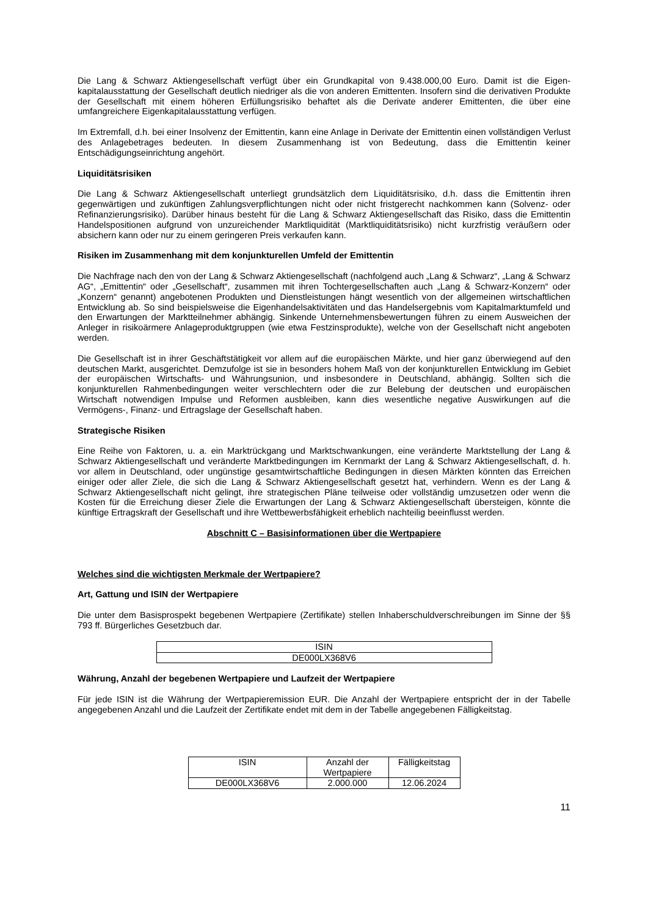Die Lang & Schwarz Aktiengesellschaft verfügt über ein Grundkapital von 9.438.000,00 Euro. Damit ist die Eigen-kapitalausstattung der Gesellschaft deutlich niedriger als die von anderen Emittenten. Insofern sind die derivativen Produkte der Gesellschaft mit einem höheren Erfüllungsrisiko behaftet als die Derivate anderer Emittenten, die über eine umfangreichere Eigenkapitalausstattung verfügen.
Im Extremfall, d.h. bei einer Insolvenz der Emittentin, kann eine Anlage in Derivate der Emittentin einen vollständigen Verlust des Anlagebetrages bedeuten. In diesem Zusammenhang ist von Bedeutung, dass die Emittentin keiner Entschädigungseinrichtung angehört.
Liquiditätsrisiken
Die Lang & Schwarz Aktiengesellschaft unterliegt grundsätzlich dem Liquiditätsrisiko, d.h. dass die Emittentin ihren gegenwärtigen und zukünftigen Zahlungsverpflichtungen nicht oder nicht fristgerecht nachkommen kann (Solvenz- oder Refinanzierungsrisiko). Darüber hinaus besteht für die Lang & Schwarz Aktiengesellschaft das Risiko, dass die Emittentin Handelspositionen aufgrund von unzureichender Marktliquidität (Marktliquiditätsrisiko) nicht kurzfristig veräußern oder absichern kann oder nur zu einem geringeren Preis verkaufen kann.
Risiken im Zusammenhang mit dem konjunkturellen Umfeld der Emittentin
Die Nachfrage nach den von der Lang & Schwarz Aktiengesellschaft (nachfolgend auch „Lang & Schwarz“, „Lang & Schwarz AG“, „Emittentin“ oder „Gesellschaft“, zusammen mit ihren Tochtergesellschaften auch „Lang & Schwarz-Konzern“ oder „Konzern“ genannt) angebotenen Produkten und Dienstleistungen hängt wesentlich von der allgemeinen wirtschaftlichen Entwicklung ab. So sind beispielsweise die Eigenhandelsaktivitäten und das Handelsergebnis vom Kapitalmarktumfeld und den Erwartungen der Marktteilnehmer abhängig. Sinkende Unternehmensbewertungen führen zu einem Ausweichen der Anleger in risikoärmere Anlageproduktgruppen (wie etwa Festzinsprodukte), welche von der Gesellschaft nicht angeboten werden.
Die Gesellschaft ist in ihrer Geschäftstätigkeit vor allem auf die europäischen Märkte, und hier ganz überwiegend auf den deutschen Markt, ausgerichtet. Demzufolge ist sie in besonders hohem Maß von der konjunkturellen Entwicklung im Gebiet der europäischen Wirtschafts- und Währungsunion, und insbesondere in Deutschland, abhängig. Sollten sich die konjunkturellen Rahmenbedingungen weiter verschlechtern oder die zur Belebung der deutschen und europäischen Wirtschaft notwendigen Impulse und Reformen ausbleiben, kann dies wesentliche negative Auswirkungen auf die Vermögens-, Finanz- und Ertragslage der Gesellschaft haben.
Strategische Risiken
Eine Reihe von Faktoren, u. a. ein Marktrückgang und Marktschwankungen, eine veränderte Marktstellung der Lang & Schwarz Aktiengesellschaft und veränderte Marktbedingungen im Kernmarkt der Lang & Schwarz Aktiengesellschaft, d. h. vor allem in Deutschland, oder ungünstige gesamtwirtschaftliche Bedingungen in diesen Märkten könnten das Erreichen einiger oder aller Ziele, die sich die Lang & Schwarz Aktiengesellschaft gesetzt hat, verhindern. Wenn es der Lang & Schwarz Aktiengesellschaft nicht gelingt, ihre strategischen Pläne teilweise oder vollständig umzusetzen oder wenn die Kosten für die Erreichung dieser Ziele die Erwartungen der Lang & Schwarz Aktiengesellschaft übersteigen, könnte die künftige Ertragskraft der Gesellschaft und ihre Wettbewerbsfähigkeit erheblich nachteilig beeinflusst werden.
Abschnitt C – Basisinformationen über die Wertpapiere
Welches sind die wichtigsten Merkmale der Wertpapiere?
Art, Gattung und ISIN der Wertpapiere
Die unter dem Basisprospekt begebenen Wertpapiere (Zertifikate) stellen Inhaberschuldverschreibungen im Sinne der §§ 793 ff. Bürgerliches Gesetzbuch dar.
| ISIN |
| --- |
| DE000LX368V6 |
Währung, Anzahl der begebenen Wertpapiere und Laufzeit der Wertpapiere
Für jede ISIN ist die Währung der Wertpapieremission EUR. Die Anzahl der Wertpapiere entspricht der in der Tabelle angegebenen Anzahl und die Laufzeit der Zertifikate endet mit dem in der Tabelle angegebenen Fälligkeitstag.
| ISIN | Anzahl der Wertpapiere | Fälligkeitstag |
| --- | --- | --- |
| DE000LX368V6 | 2.000.000 | 12.06.2024 |
11